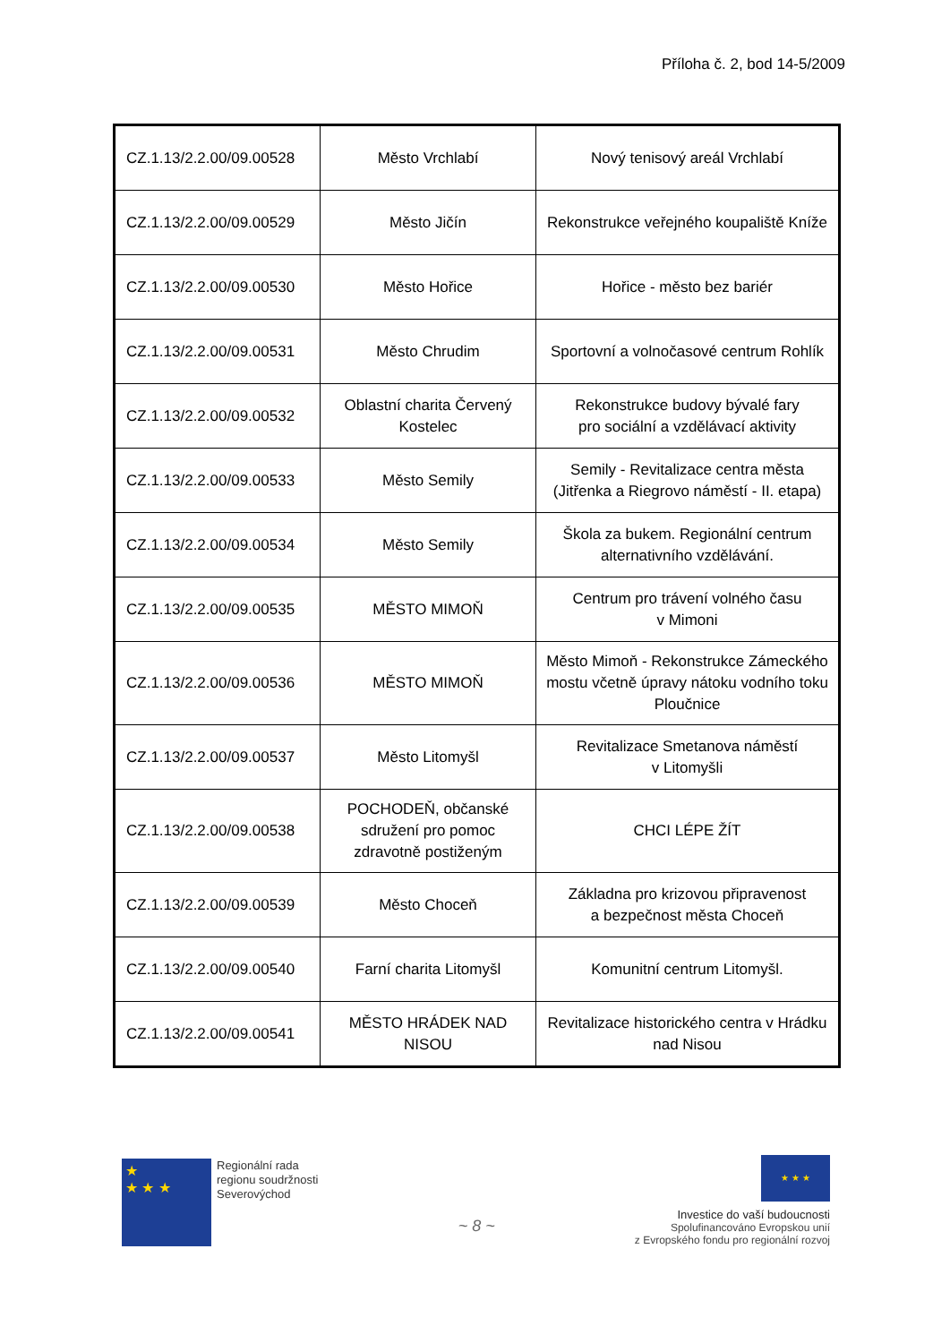Příloha č. 2, bod 14-5/2009
| CZ.1.13/2.2.00/09.00528 | Město Vrchlabí | Nový tenisový areál Vrchlabí |
| CZ.1.13/2.2.00/09.00529 | Město Jičín | Rekonstrukce veřejného koupaliště Kníže |
| CZ.1.13/2.2.00/09.00530 | Město Hořice | Hořice - město bez bariér |
| CZ.1.13/2.2.00/09.00531 | Město Chrudim | Sportovní a volnočasové centrum Rohlík |
| CZ.1.13/2.2.00/09.00532 | Oblastní charita Červený Kostelec | Rekonstrukce budovy bývalé fary pro sociální a vzdělávací aktivity |
| CZ.1.13/2.2.00/09.00533 | Město Semily | Semily - Revitalizace centra města (Jitřenka a Riegrovo náměstí - II. etapa) |
| CZ.1.13/2.2.00/09.00534 | Město Semily | Škola za bukem. Regionální centrum alternativního vzdělávání. |
| CZ.1.13/2.2.00/09.00535 | MĚSTO MIMOŇ | Centrum pro trávení volného času v Mimoni |
| CZ.1.13/2.2.00/09.00536 | MĚSTO MIMOŇ | Město Mimoň - Rekonstrukce Zámeckého mostu včetně úpravy nátoku vodního toku Ploučnice |
| CZ.1.13/2.2.00/09.00537 | Město Litomyšl | Revitalizace Smetanova náměstí v Litomyšli |
| CZ.1.13/2.2.00/09.00538 | POCHODEŇ, občanské sdružení pro pomoc zdravotně postiženým | CHCI LÉPE ŽÍT |
| CZ.1.13/2.2.00/09.00539 | Město Choceň | Základna pro krizovou připravenost a bezpečnost města Choceň |
| CZ.1.13/2.2.00/09.00540 | Farní charita Litomyšl | Komunitní centrum Litomyšl. |
| CZ.1.13/2.2.00/09.00541 | MĚSTO HRÁDEK NAD NISOU | Revitalizace historického centra v Hrádku nad Nisou |
★
★ ★ ★
Regionální rada
regionu soudržnosti
Severovýchod
~ 8 ~
★ ★ ★
Investice do vaší budoucnosti
Spolufinancováno Evropskou unií
z Evropského fondu pro regionální rozvoj